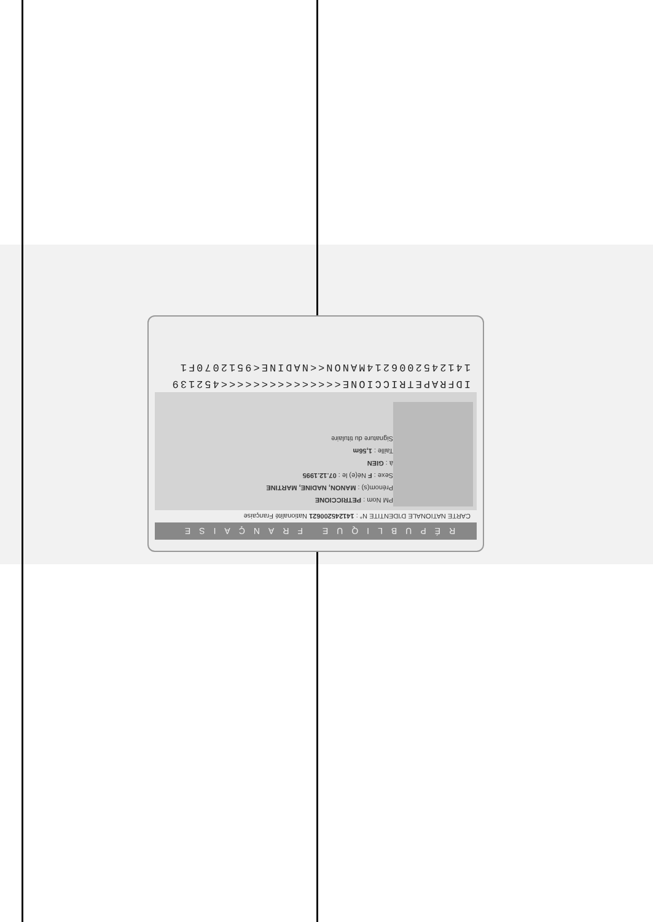RÉPUBLIQUE FRANÇAISE
CARTE NATIONALE D'IDENTITE N° : 141245200621 Nationalité Française
PM Nom : PETRICCIONE
Prénom(s) : MANON, NADINE, MARTINE
Sexe : F Né(e) le : 07.12.1995
à : GIEN
Taille : 1,56m
Signature du titulaire
IDFRAPETRICCIONE<<<<<<<<<<<<<<<452139
1412452006214MANON<<NADINE<9512070F1